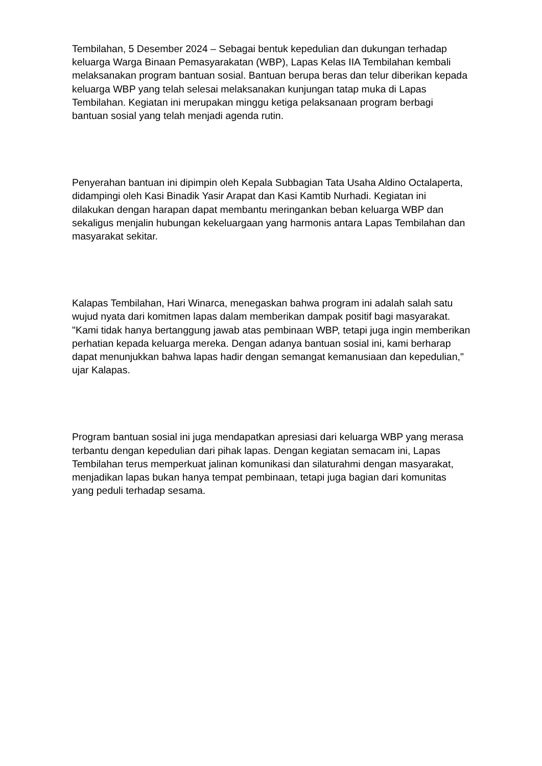Tembilahan, 5 Desember 2024 – Sebagai bentuk kepedulian dan dukungan terhadap keluarga Warga Binaan Pemasyarakatan (WBP), Lapas Kelas IIA Tembilahan kembali melaksanakan program bantuan sosial. Bantuan berupa beras dan telur diberikan kepada keluarga WBP yang telah selesai melaksanakan kunjungan tatap muka di Lapas Tembilahan. Kegiatan ini merupakan minggu ketiga pelaksanaan program berbagi bantuan sosial yang telah menjadi agenda rutin.
Penyerahan bantuan ini dipimpin oleh Kepala Subbagian Tata Usaha Aldino Octalaperta, didampingi oleh Kasi Binadik Yasir Arapat dan Kasi Kamtib Nurhadi. Kegiatan ini dilakukan dengan harapan dapat membantu meringankan beban keluarga WBP dan sekaligus menjalin hubungan kekeluargaan yang harmonis antara Lapas Tembilahan dan masyarakat sekitar.
Kalapas Tembilahan, Hari Winarca, menegaskan bahwa program ini adalah salah satu wujud nyata dari komitmen lapas dalam memberikan dampak positif bagi masyarakat. "Kami tidak hanya bertanggung jawab atas pembinaan WBP, tetapi juga ingin memberikan perhatian kepada keluarga mereka. Dengan adanya bantuan sosial ini, kami berharap dapat menunjukkan bahwa lapas hadir dengan semangat kemanusiaan dan kepedulian," ujar Kalapas.
Program bantuan sosial ini juga mendapatkan apresiasi dari keluarga WBP yang merasa terbantu dengan kepedulian dari pihak lapas. Dengan kegiatan semacam ini, Lapas Tembilahan terus memperkuat jalinan komunikasi dan silaturahmi dengan masyarakat, menjadikan lapas bukan hanya tempat pembinaan, tetapi juga bagian dari komunitas yang peduli terhadap sesama.